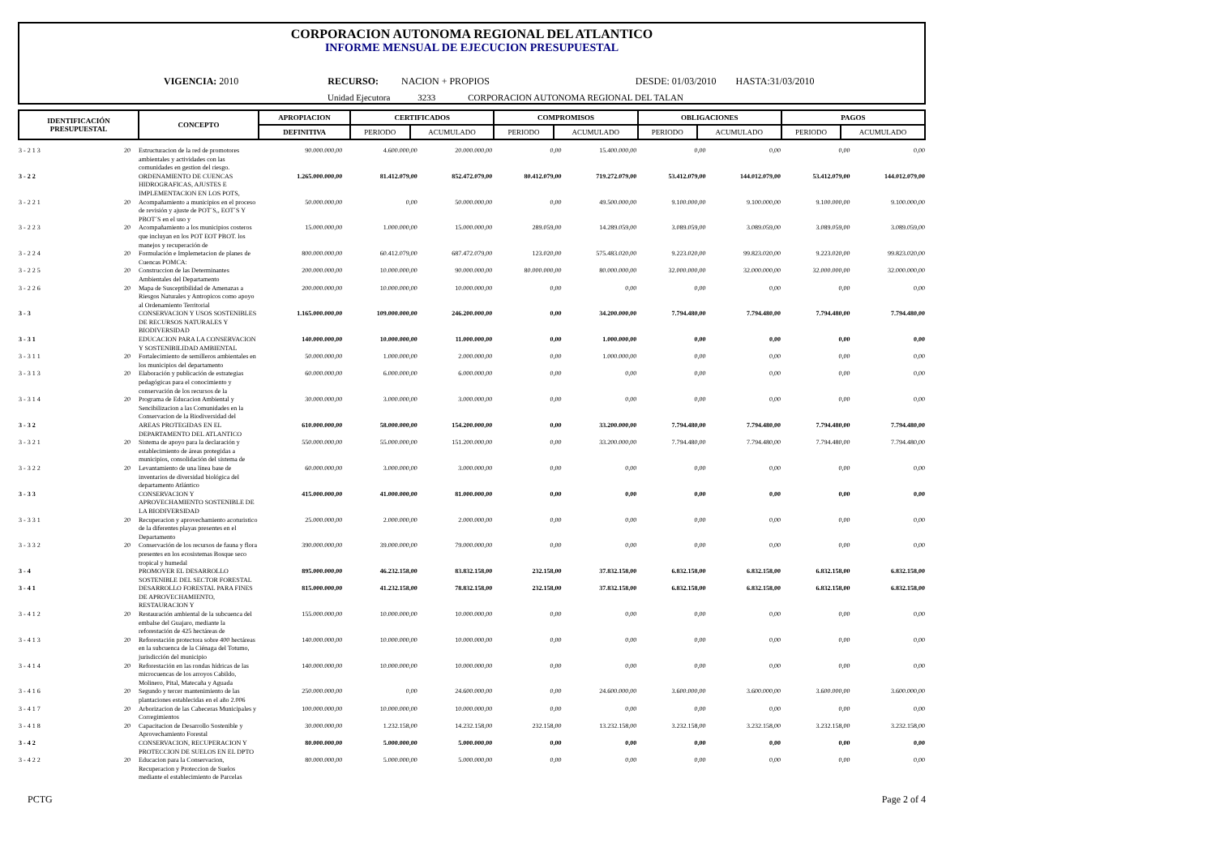CORPORACION AUTONOMA REGIONAL DEL ATLANTICO
INFORME MENSUAL DE EJECUCION PRESUPUESTAL
VIGENCIA: 2010 RECURSO: NACION + PROPIOS DESDE: 01/03/2010 HASTA:31/03/2010
Unidad Ejecutora 3233 CORPORACION AUTONOMA REGIONAL DEL TALAN
| IDENTIFICACIÓN PRESUPUESTAL | CONCEPTO | APROPIACION | CERTIFICADOS | | COMPROMISOS | | OBLIGACIONES | | PAGOS | |
| --- | --- | --- | --- | --- | --- | --- | --- | --- | --- | --- |
| | | DEFINITIVA | PERIODO | ACUMULADO | PERIODO | ACUMULADO | PERIODO | ACUMULADO | PERIODO | ACUMULADO |
| 3 - 2 1 3 | 20 | Estructuracion de la red de promotores ambientales y actividades con las comunidades en gestion del riesgo. | 90.000.000,00 | 4.600.000,00 | 20.000.000,00 | 0,00 | 15.400.000,00 | 0,00 | 0,00 | 0,00 | 0,00 |
| 3 - 2 2 | | ORDENAMIENTO DE CUENCAS HIDROGRAFICAS, AJUSTES E IMPLEMENTACION EN LOS POTS, | 1.265.000.000,00 | 81.412.079,00 | 852.472.079,00 | 80.412.079,00 | 719.272.079,00 | 53.412.079,00 | 144.012.079,00 | 53.412.079,00 | 144.012.079,00 |
| 3 - 2 2 1 | 20 | Acompañamiento a municipios en el proceso de revisión y ajuste de POT´S,, EOT´S Y PBOT´S en el uso y | 50.000.000,00 | 0,00 | 50.000.000,00 | 0,00 | 49.500.000,00 | 9.100.000,00 | 9.100.000,00 | 9.100.000,00 | 9.100.000,00 |
| 3 - 2 2 3 | 20 | Acompañamiento a los municipios costeros que incluyan en los POT EOT PBOT. los manejos y recuperación de | 15.000.000,00 | 1.000.000,00 | 15.000.000,00 | 289.059,00 | 14.289.059,00 | 3.089.059,00 | 3.089.059,00 | 3.089.059,00 | 3.089.059,00 |
| 3 - 2 2 4 | 20 | Formulación e Implemetacion de planes de Cuencas POMCA: | 800.000.000,00 | 60.412.079,00 | 687.472.079,00 | 123.020,00 | 575.483.020,00 | 9.223.020,00 | 99.823.020,00 | 9.223.020,00 | 99.823.020,00 |
| 3 - 2 2 5 | 20 | Construccion de las Determinantes Ambientales del Departamento | 200.000.000,00 | 10.000.000,00 | 90.000.000,00 | 80.000.000,00 | 80.000.000,00 | 32.000.000,00 | 32.000.000,00 | 32.000.000,00 | 32.000.000,00 |
| 3 - 2 2 6 | 20 | Mapa de Susceptibilidad de Amenazas a Riesgos Naturales y Antropicos como apoyo al Ordenamiento Territorial | 200.000.000,00 | 10.000.000,00 | 10.000.000,00 | 0,00 | 0,00 | 0,00 | 0,00 | 0,00 | 0,00 |
| 3 - 3 | | CONSERVACION Y USOS SOSTENIBLES DE RECURSOS NATURALES Y BIODIVERSIDAD | 1.165.000.000,00 | 109.000.000,00 | 246.200.000,00 | 0,00 | 34.200.000,00 | 7.794.480,00 | 7.794.480,00 | 7.794.480,00 | 7.794.480,00 |
| 3 - 3 1 | | EDUCACION PARA LA CONSERVACION Y SOSTENIBILIDAD AMBIENTAL | 140.000.000,00 | 10.000.000,00 | 11.000.000,00 | 0,00 | 1.000.000,00 | 0,00 | 0,00 | 0,00 | 0,00 |
| 3 - 3 1 1 | 20 | Fortalecimiento de semilleros ambientales en los municipios del departamento | 50.000.000,00 | 1.000.000,00 | 2.000.000,00 | 0,00 | 1.000.000,00 | 0,00 | 0,00 | 0,00 | 0,00 |
| 3 - 3 1 3 | 20 | Elaboración y publicación de estrategias pedagógicas para el conocimiento y conservación de los recursos de la | 60.000.000,00 | 6.000.000,00 | 6.000.000,00 | 0,00 | 0,00 | 0,00 | 0,00 | 0,00 | 0,00 |
| 3 - 3 1 4 | 20 | Programa de Educacion Ambiental y Sencibilizacion a las Comunidades en la Conservacion de la Biodiversidad del | 30.000.000,00 | 3.000.000,00 | 3.000.000,00 | 0,00 | 0,00 | 0,00 | 0,00 | 0,00 | 0,00 |
| 3 - 3 2 | | AREAS PROTEGIDAS EN EL DEPARTAMENTO DEL ATLANTICO | 610.000.000,00 | 58.000.000,00 | 154.200.000,00 | 0,00 | 33.200.000,00 | 7.794.480,00 | 7.794.480,00 | 7.794.480,00 | 7.794.480,00 |
| 3 - 3 2 1 | 20 | Sistema de apoyo para la declaración y establecimiento de áreas protegidas a municipios, consolidación del sistema de | 550.000.000,00 | 55.000.000,00 | 151.200.000,00 | 0,00 | 33.200.000,00 | 7.794.480,00 | 7.794.480,00 | 7.794.480,00 | 7.794.480,00 |
| 3 - 3 2 2 | 20 | Levantamiento de una línea base de inventarios de diversidad biológica del departamento Atlántico | 60.000.000,00 | 3.000.000,00 | 3.000.000,00 | 0,00 | 0,00 | 0,00 | 0,00 | 0,00 | 0,00 |
| 3 - 3 3 | | CONSERVACION Y APROVECHAMIENTO SOSTENIBLE DE LA BIODIVERSIDAD | 415.000.000,00 | 41.000.000,00 | 81.000.000,00 | 0,00 | 0,00 | 0,00 | 0,00 | 0,00 | 0,00 |
| 3 - 3 3 1 | 20 | Recuperacion y aprovechamiento acoturistico de la diferentes playas presentes en el Departamento | 25.000.000,00 | 2.000.000,00 | 2.000.000,00 | 0,00 | 0,00 | 0,00 | 0,00 | 0,00 | 0,00 |
| 3 - 3 3 2 | 20 | Conservación de los recursos de fauna y flora presentes en los ecosistemas Bosque seco tropical y humedal | 390.000.000,00 | 39.000.000,00 | 79.000.000,00 | 0,00 | 0,00 | 0,00 | 0,00 | 0,00 | 0,00 |
| 3 - 4 | | PROMOVER EL DESARROLLO SOSTENIBLE DEL SECTOR FORESTAL | 895.000.000,00 | 46.232.158,00 | 83.832.158,00 | 232.158,00 | 37.832.158,00 | 6.832.158,00 | 6.832.158,00 | 6.832.158,00 | 6.832.158,00 |
| 3 - 4 1 | | DESARROLLO FORESTAL PARA FINES DE APROVECHAMIENTO, RESTAURACION Y | 815.000.000,00 | 41.232.158,00 | 78.832.158,00 | 232.158,00 | 37.832.158,00 | 6.832.158,00 | 6.832.158,00 | 6.832.158,00 | 6.832.158,00 |
| 3 - 4 1 2 | 20 | Restauración ambiental de la subcuenca del embalse del Guajaro, mediante la reforestación de 425 hectáreas de | 155.000.000,00 | 10.000.000,00 | 10.000.000,00 | 0,00 | 0,00 | 0,00 | 0,00 | 0,00 | 0,00 |
| 3 - 4 1 3 | 20 | Reforestación protectora sobre 400 hectáreas en la subcuenca de la Ciénaga del Totumo, jurisdicción del municipio | 140.000.000,00 | 10.000.000,00 | 10.000.000,00 | 0,00 | 0,00 | 0,00 | 0,00 | 0,00 | 0,00 |
| 3 - 4 1 4 | 20 | Reforestación en las rondas hídricas de las microcuencas de los arroyos Cabildo, Molinero, Pital, Matecaña y Aguada | 140.000.000,00 | 10.000.000,00 | 10.000.000,00 | 0,00 | 0,00 | 0,00 | 0,00 | 0,00 | 0,00 |
| 3 - 4 1 6 | 20 | Segundo y tercer mantenimiento de las plantaciones establecidas en el año 2.006 | 250.000.000,00 | 0,00 | 24.600.000,00 | 0,00 | 24.600.000,00 | 3.600.000,00 | 3.600.000,00 | 3.600.000,00 | 3.600.000,00 |
| 3 - 4 1 7 | 20 | Arborizacion de las Cabeceras Municipales y Corregimientos | 100.000.000,00 | 10.000.000,00 | 10.000.000,00 | 0,00 | 0,00 | 0,00 | 0,00 | 0,00 | 0,00 |
| 3 - 4 1 8 | 20 | Capacitacion de Desarrollo Sostenible y Aprovechamiento Forestal | 30.000.000,00 | 1.232.158,00 | 14.232.158,00 | 232.158,00 | 13.232.158,00 | 3.232.158,00 | 3.232.158,00 | 3.232.158,00 | 3.232.158,00 |
| 3 - 4 2 | | CONSERVACION, RECUPERACION Y PROTECCION DE SUELOS EN EL DPTO | 80.000.000,00 | 5.000.000,00 | 5.000.000,00 | 0,00 | 0,00 | 0,00 | 0,00 | 0,00 | 0,00 |
| 3 - 4 2 2 | 20 | Educacion para la Conservacion, Recuperacion y Proteccion de Suelos mediante el establecimiento de Parcelas | 80.000.000,00 | 5.000.000,00 | 5.000.000,00 | 0,00 | 0,00 | 0,00 | 0,00 | 0,00 | 0,00 |
PCTG Page 2 of 4